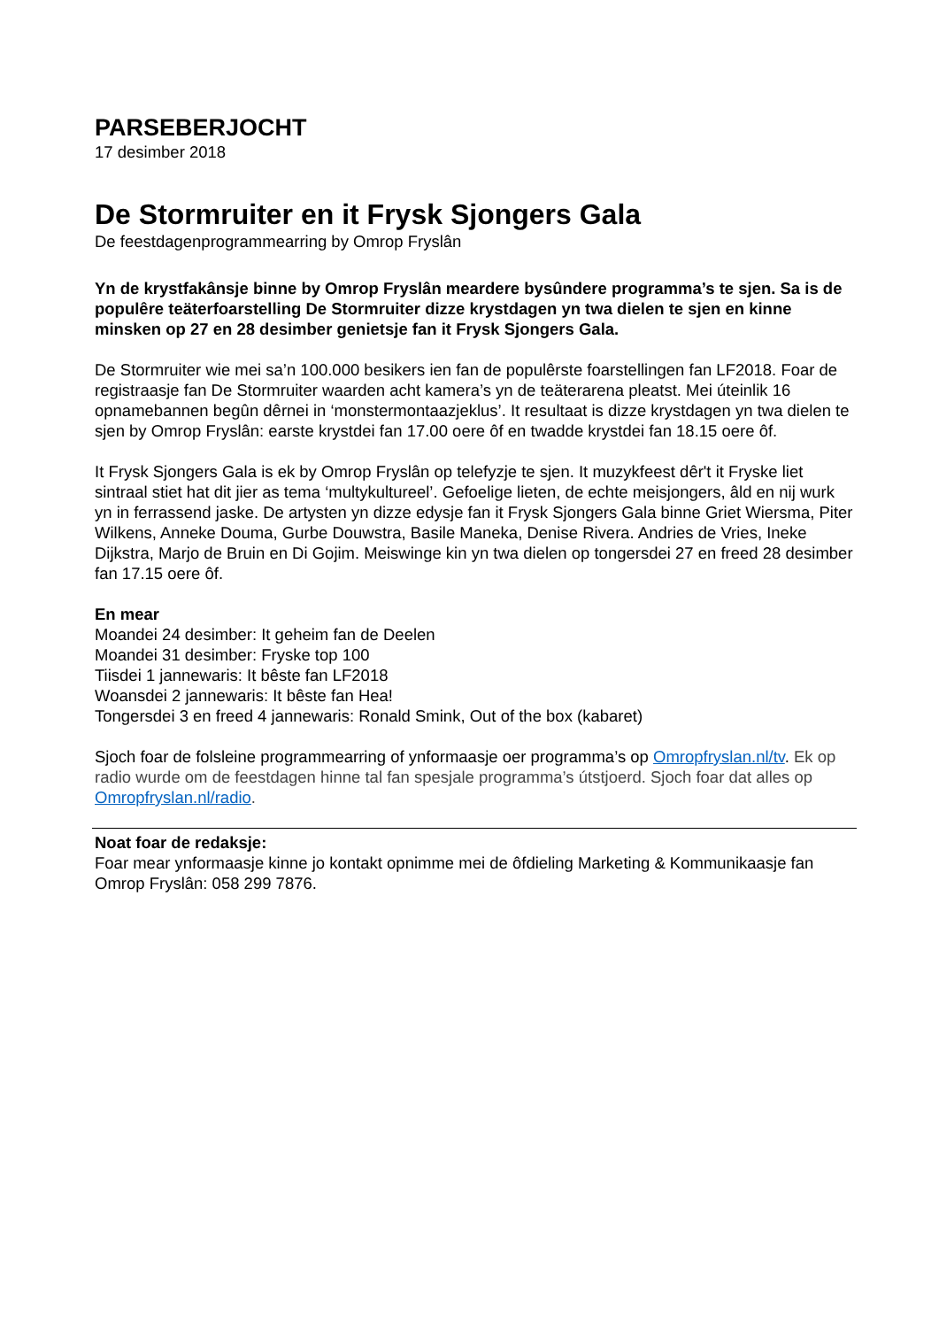PARSEBERJOCHT
17 desimber 2018
De Stormruiter en it Frysk Sjongers Gala
De feestdagenprogrammearring by Omrop Fryslân
Yn de krystfakânsje binne by Omrop Fryslân meardere bysûndere programma’s te sjen. Sa is de populêre teäterfoarstelling De Stormruiter dizze krystdagen yn twa dielen te sjen en kinne minsken op 27 en 28 desimber genietsje fan it Frysk Sjongers Gala.
De Stormruiter wie mei sa’n 100.000 besikers ien fan de populêrste foarstellingen fan LF2018. Foar de registraasje fan De Stormruiter waarden acht kamera’s yn de teäterarena pleatst. Mei úteinlik 16 opnamebannen begûn dêrnei in ‘monstermontaazjeklus’. It resultaat is dizze krystdagen yn twa dielen te sjen by Omrop Fryslân: earste krystdei fan 17.00 oere ôf en twadde krystdei fan 18.15 oere ôf.
It Frysk Sjongers Gala is ek by Omrop Fryslân op telefyzje te sjen. It muzykfeest dêr't it Fryske liet sintraal stiet hat dit jier as tema ‘multykultureel’. Gefoelige lieten, de echte meisjongers, âld en nij wurk yn in ferrassend jaske. De artysten yn dizze edysje fan it Frysk Sjongers Gala binne Griet Wiersma, Piter Wilkens, Anneke Douma, Gurbe Douwstra, Basile Maneka, Denise Rivera. Andries de Vries, Ineke Dijkstra, Marjo de Bruin en Di Gojim. Meiswinge kin yn twa dielen op tongersdei 27 en freed 28 desimber fan 17.15 oere ôf.
En mear
Moandei 24 desimber: It geheim fan de Deelen
Moandei 31 desimber: Fryske top 100
Tiisdei 1 jannewaris: It bêste fan LF2018
Woansdei 2 jannewaris: It bêste fan Hea!
Tongersdei 3 en freed 4 jannewaris: Ronald Smink, Out of the box (kabaret)
Sjoch foar de folsleine programmearring of ynformaasje oer programma’s op Omropfryslan.nl/tv. Ek op radio wurde om de feestdagen hinne tal fan spesjale programma’s útstjoerd. Sjoch foar dat alles op Omropfryslan.nl/radio.
Noat foar de redaksje:
Foar mear ynformaasje kinne jo kontakt opnimme mei de ôfdieling Marketing & Kommunikaasje fan Omrop Fryslân: 058 299 7876.